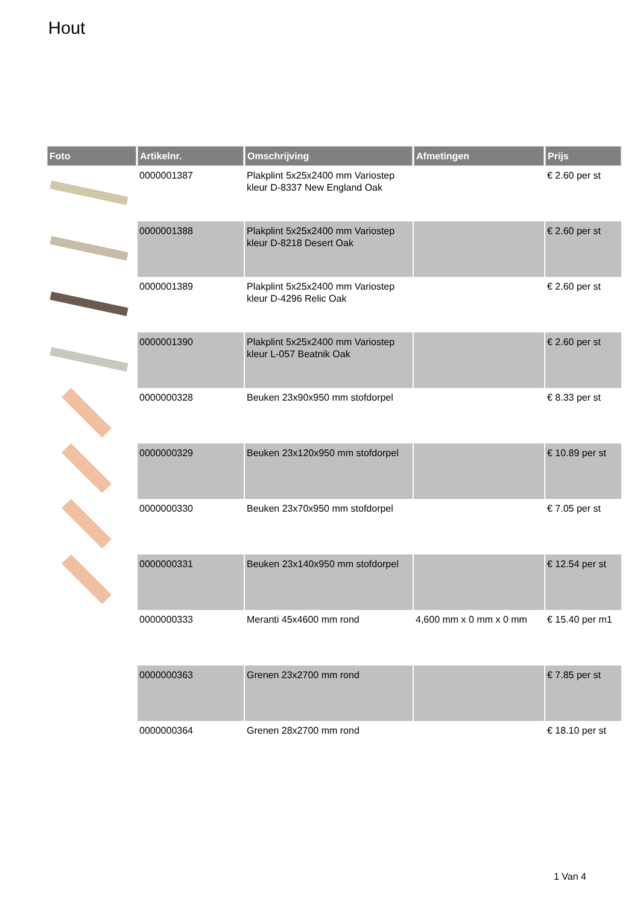Hout
| Foto | Artikelnr. | Omschrijving | Afmetingen | Prijs |
| --- | --- | --- | --- | --- |
| | 0000001387 | Plakplint 5x25x2400 mm Variostep kleur D-8337 New England Oak | | € 2.60 per st |
| | 0000001388 | Plakplint 5x25x2400 mm Variostep kleur D-8218 Desert Oak | | € 2.60 per st |
| | 0000001389 | Plakplint 5x25x2400 mm Variostep kleur D-4296 Relic Oak | | € 2.60 per st |
| | 0000001390 | Plakplint 5x25x2400 mm Variostep kleur L-057 Beatnik Oak | | € 2.60 per st |
| | 0000000328 | Beuken 23x90x950 mm stofdorpel | | € 8.33 per st |
| | 0000000329 | Beuken 23x120x950 mm stofdorpel | | € 10.89 per st |
| | 0000000330 | Beuken 23x70x950 mm stofdorpel | | € 7.05 per st |
| | 0000000331 | Beuken 23x140x950 mm stofdorpel | | € 12.54 per st |
| | 0000000333 | Meranti 45x4600 mm rond | 4,600 mm x 0 mm x 0 mm | € 15.40 per m1 |
| | 0000000363 | Grenen 23x2700 mm rond | | € 7.85 per st |
| | 0000000364 | Grenen 28x2700 mm rond | | € 18.10 per st |
1 Van 4